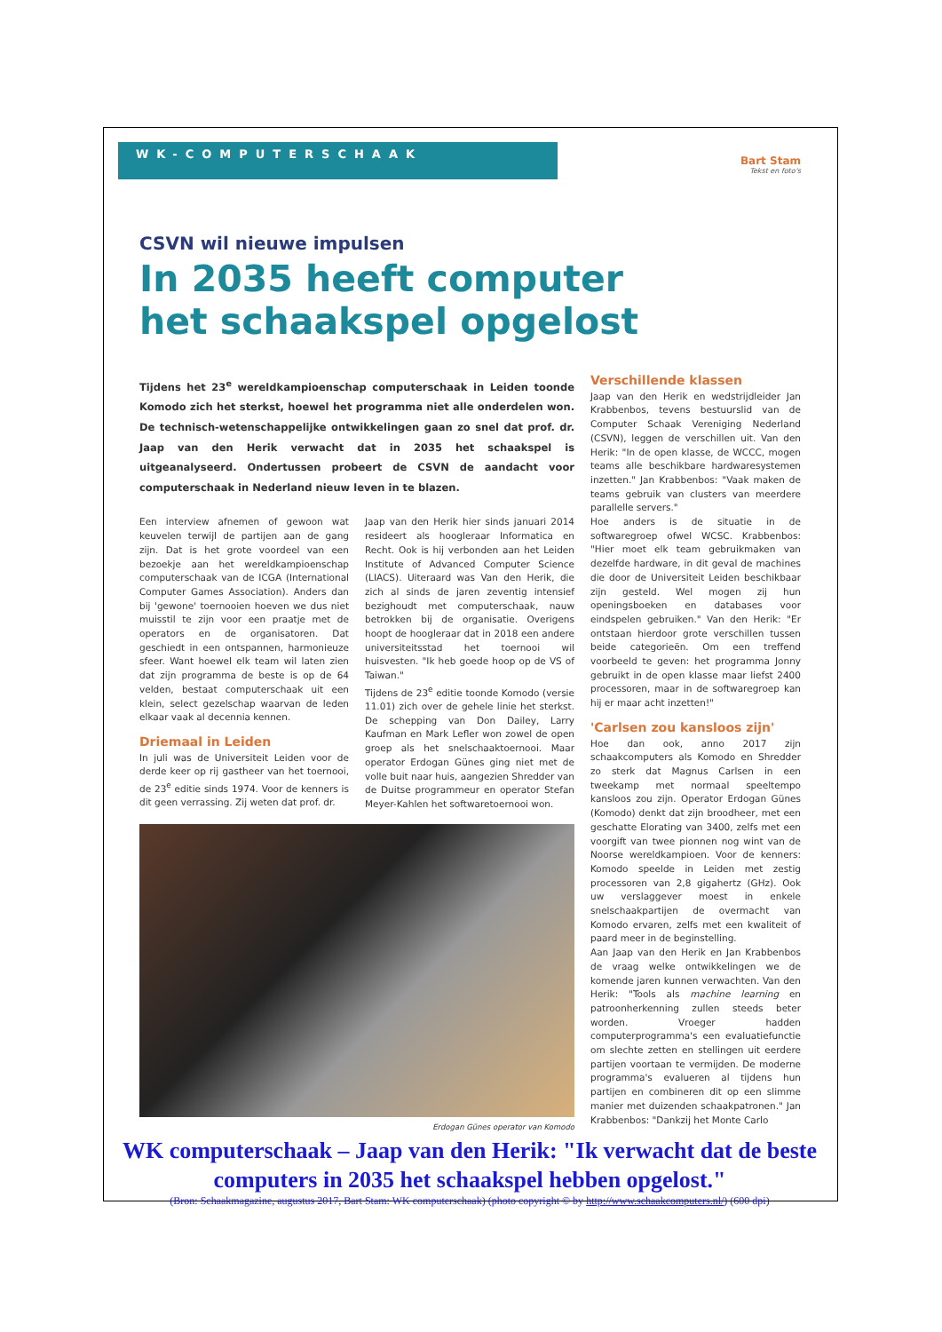WK-COMPUTERSCHAAK
Bart Stam
Tekst en foto's
CSVN wil nieuwe impulsen
In 2035 heeft computer
het schaakspel opgelost
Tijdens het 23<sup>e</sup> wereldkampioenschap computerschaak in Leiden toonde Komodo zich het sterkst, hoewel het programma niet alle onderdelen won. De technisch-wetenschappelijke ontwikkelingen gaan zo snel dat prof. dr. Jaap van den Herik verwacht dat in 2035 het schaakspel is uitgeanalyseerd. Ondertussen probeert de CSVN de aandacht voor computerschaak in Nederland nieuw leven in te blazen.
Een interview afnemen of gewoon wat keuvelen terwijl de partijen aan de gang zijn. Dat is het grote voordeel van een bezoekje aan het wereldkampioenschap computerschaak van de ICGA (International Computer Games Association). Anders dan bij 'gewone' toernooien hoeven we dus niet muisstil te zijn voor een praatje met de operators en de organisatoren. Dat geschiedt in een ontspannen, harmonieuze sfeer. Want hoewel elk team wil laten zien dat zijn programma de beste is op de 64 velden, bestaat computerschaak uit een klein, select gezelschap waarvan de leden elkaar vaak al decennia kennen.
Driemaal in Leiden
In juli was de Universiteit Leiden voor de derde keer op rij gastheer van het toernooi, de 23<sup>e</sup> editie sinds 1974. Voor de kenners is dit geen verrassing. Zij weten dat prof. dr.
Jaap van den Herik hier sinds januari 2014 resideert als hoogleraar Informatica en Recht. Ook is hij verbonden aan het Leiden Institute of Advanced Computer Science (LIACS). Uiteraard was Van den Herik, die zich al sinds de jaren zeventig intensief bezighoudt met computerschaak, nauw betrokken bij de organisatie. Overigens hoopt de hoogleraar dat in 2018 een andere universiteitsstad het toernooi wil huisvesten. "Ik heb goede hoop op de VS of Taiwan."
Tijdens de 23<sup>e</sup> editie toonde Komodo (versie 11.01) zich over de gehele linie het sterkst. De schepping van Don Dailey, Larry Kaufman en Mark Lefler won zowel de open groep als het snelschaaktoernooi. Maar operator Erdogan Günes ging niet met de volle buit naar huis, aangezien Shredder van de Duitse programmeur en operator Stefan Meyer-Kahlen het softwaretoernooi won.
Erdogan Günes operator van Komodo
Verschillende klassen
Jaap van den Herik en wedstrijdleider Jan Krabbenbos, tevens bestuurslid van de Computer Schaak Vereniging Nederland (CSVN), leggen de verschillen uit. Van den Herik: "In de open klasse, de WCCC, mogen teams alle beschikbare hardwaresystemen inzetten." Jan Krabbenbos: "Vaak maken de teams gebruik van clusters van meerdere parallelle servers."
Hoe anders is de situatie in de softwaregroep ofwel WCSC. Krabbenbos: "Hier moet elk team gebruikmaken van dezelfde hardware, in dit geval de machines die door de Universiteit Leiden beschikbaar zijn gesteld. Wel mogen zij hun openingsboeken en databases voor eindspelen gebruiken." Van den Herik: "Er ontstaan hierdoor grote verschillen tussen beide categorieën. Om een treffend voorbeeld te geven: het programma Jonny gebruikt in de open klasse maar liefst 2400 processoren, maar in de softwaregroep kan hij er maar acht inzetten!"
'Carlsen zou kansloos zijn'
Hoe dan ook, anno 2017 zijn schaakcomputers als Komodo en Shredder zo sterk dat Magnus Carlsen in een tweekamp met normaal speeltempo kansloos zou zijn. Operator Erdogan Günes (Komodo) denkt dat zijn broodheer, met een geschatte Elorating van 3400, zelfs met een voorgift van twee pionnen nog wint van de Noorse wereldkampioen. Voor de kenners: Komodo speelde in Leiden met zestig processoren van 2,8 gigahertz (GHz). Ook uw verslaggever moest in enkele snelschaakpartijen de overmacht van Komodo ervaren, zelfs met een kwaliteit of paard meer in de beginstelling.
Aan Jaap van den Herik en Jan Krabbenbos de vraag welke ontwikkelingen we de komende jaren kunnen verwachten. Van den Herik: "Tools als machine learning en patroonherkenning zullen steeds beter worden. Vroeger hadden computerprogramma's een evaluatiefunctie om slechte zetten en stellingen uit eerdere partijen voortaan te vermijden. De moderne programma's evalueren al tijdens hun partijen en combineren dit op een slimme manier met duizenden schaakpatronen." Jan Krabbenbos: "Dankzij het Monte Carlo
WK computerschaak – Jaap van den Herik: "Ik verwacht dat de beste computers in 2035 het schaakspel hebben opgelost."
(Bron: Schaakmagazine, augustus 2017, Bart Stam: WK computerschaak) (photo copyright © by http://www.schaakcomputers.nl/) (600 dpi)